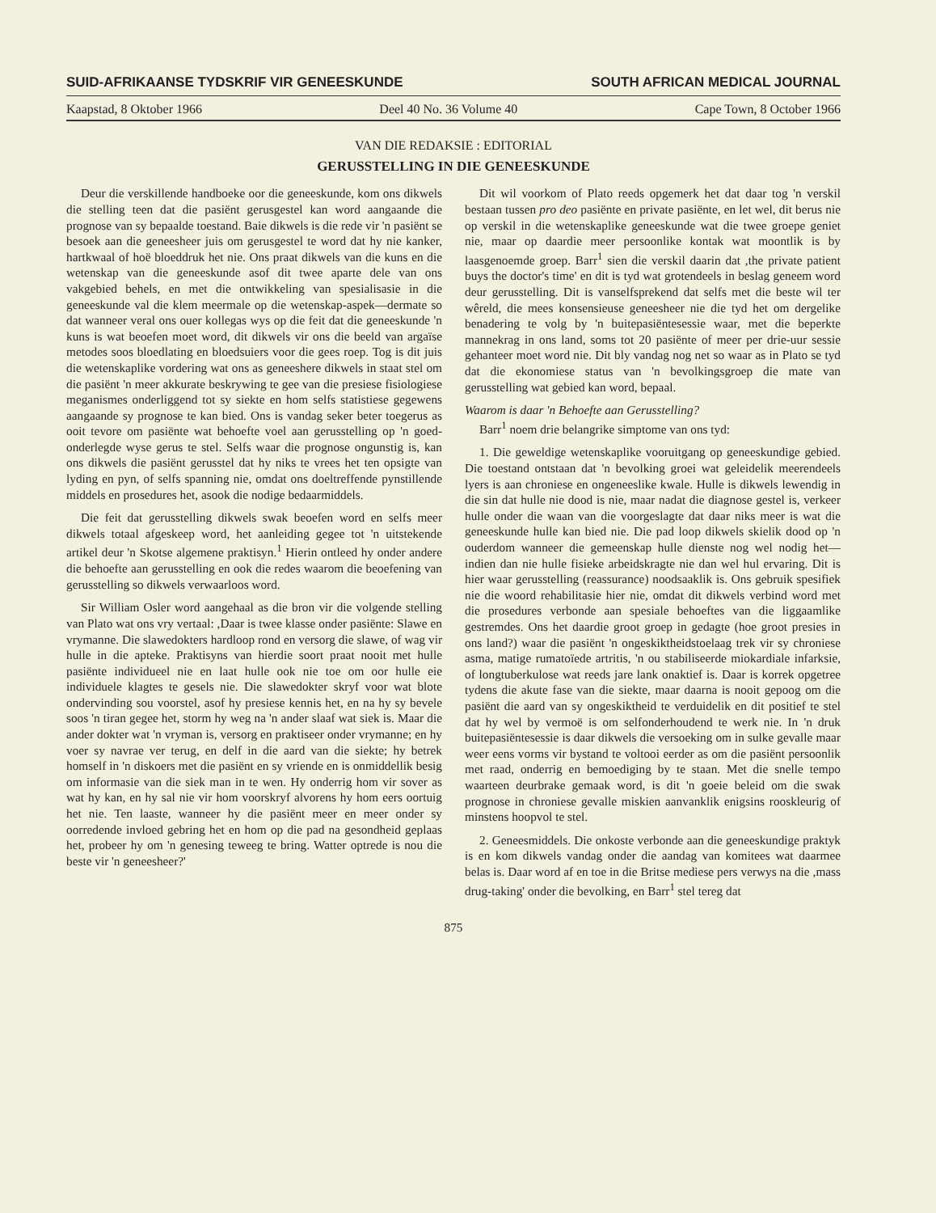SUID-AFRIKAANSE TYDSKRIF VIR GENEESKUNDE SOUTH AFRICAN MEDICAL JOURNAL
Kaapstad, 8 Oktober 1966 Deel 40 No. 36 Volume 40 Cape Town, 8 October 1966
VAN DIE REDAKSIE : EDITORIAL
GERUSSTELLING IN DIE GENEESKUNDE
Deur die verskillende handboeke oor die geneeskunde, kom ons dikwels die stelling teen dat die pasiënt gerusgestel kan word aangaande die prognose van sy bepaalde toestand. Baie dikwels is die rede vir 'n pasiënt se besoek aan die geneesheer juis om gerusgestel te word dat hy nie kanker, hartkwaal of hoë bloeddruk het nie. Ons praat dikwels van die kuns en die wetenskap van die geneeskunde asof dit twee aparte dele van ons vakgebied behels, en met die ontwikkeling van spesialisasie in die geneeskunde val die klem meermale op die wetenskap-aspek—dermate so dat wanneer veral ons ouer kollegas wys op die feit dat die geneeskunde 'n kuns is wat beoefen moet word, dit dikwels vir ons die beeld van argaïse metodes soos bloedlating en bloedsuiers voor die gees roep. Tog is dit juis die wetenskaplike vordering wat ons as geneeshere dikwels in staat stel om die pasiënt 'n meer akkurate beskrywing te gee van die presiese fisiologiese meganismes onderliggend tot sy siekte en hom selfs statistiese gegewens aangaande sy prognose te kan bied. Ons is vandag seker beter toegerus as ooit tevore om pasiënte wat behoefte voel aan gerusstelling op 'n goed-onderlegde wyse gerus te stel. Selfs waar die prognose ongunstig is, kan ons dikwels die pasiënt gerusstel dat hy niks te vrees het ten opsigte van lyding en pyn, of selfs spanning nie, omdat ons doeltreffende pynstillende middels en prosedures het, asook die nodige bedaarmiddels.
Die feit dat gerusstelling dikwels swak beoefen word en selfs meer dikwels totaal afgeskeep word, het aanleiding gegee tot 'n uitstekende artikel deur 'n Skotse algemene praktisyn.<sup>1</sup> Hierin ontleed hy onder andere die behoefte aan gerusstelling en ook die redes waarom die beoefening van gerusstelling so dikwels verwaarloos word.
Sir William Osler word aangehaal as die bron vir die volgende stelling van Plato wat ons vry vertaal: ,Daar is twee klasse onder pasiënte: Slawe en vrymanne. Die slawedokters hardloop rond en versorg die slawe, of wag vir hulle in die apteke. Praktisyns van hierdie soort praat nooit met hulle pasiënte individueel nie en laat hulle ook nie toe om oor hulle eie individuele klagtes te gesels nie. Die slawedokter skryf voor wat blote ondervinding sou voorstel, asof hy presiese kennis het, en na hy sy bevele soos 'n tiran gegee het, storm hy weg na 'n ander slaaf wat siek is. Maar die ander dokter wat 'n vryman is, versorg en praktiseer onder vrymanne; en hy voer sy navrae ver terug, en delf in die aard van die siekte; hy betrek homself in 'n diskoers met die pasiënt en sy vriende en is onmiddellik besig om informasie van die siek man in te wen. Hy onderrig hom vir sover as wat hy kan, en hy sal nie vir hom voorskryf alvorens hy hom eers oortuig het nie. Ten laaste, wanneer hy die pasiënt meer en meer onder sy oorredende invloed gebring het en hom op die pad na gesondheid geplaas het, probeer hy om 'n genesing teweeg te bring. Watter optrede is nou die beste vir 'n geneesheer?'
Dit wil voorkom of Plato reeds opgemerk het dat daar tog 'n verskil bestaan tussen pro deo pasiënte en private pasiënte, en let wel, dit berus nie op verskil in die wetenskaplike geneeskunde wat die twee groepe geniet nie, maar op daardie meer persoonlike kontak wat moontlik is by laasgenoemde groep. Barr<sup>1</sup> sien die verskil daarin dat ,the private patient buys the doctor's time' en dit is tyd wat grotendeels in beslag geneem word deur gerusstelling. Dit is vanselfsprekend dat selfs met die beste wil ter wêreld, die mees konsensieuse geneesheer nie die tyd het om dergelike benadering te volg by 'n buitepasiëntesessie waar, met die beperkte mannekrag in ons land, soms tot 20 pasiënte of meer per drie-uur sessie gehanteer moet word nie. Dit bly vandag nog net so waar as in Plato se tyd dat die ekonomiese status van 'n bevolkingsgroep die mate van gerusstelling wat gebied kan word, bepaal.
Waarom is daar 'n Behoefte aan Gerusstelling?
Barr<sup>1</sup> noem drie belangrike simptome van ons tyd:
1. Die geweldige wetenskaplike vooruitgang op geneeskundige gebied. Die toestand ontstaan dat 'n bevolking groei wat geleidelik meerendeels lyers is aan chroniese en ongeneeslike kwale. Hulle is dikwels lewendig in die sin dat hulle nie dood is nie, maar nadat die diagnose gestel is, verkeer hulle onder die waan van die voorgeslagte dat daar niks meer is wat die geneeskunde hulle kan bied nie. Die pad loop dikwels skielik dood op 'n ouderdom wanneer die gemeenskap hulle dienste nog wel nodig het—indien dan nie hulle fisieke arbeidskragte nie dan wel hul ervaring. Dit is hier waar gerusstelling (reassurance) noodsaaklik is. Ons gebruik spesifiek nie die woord rehabilitasie hier nie, omdat dit dikwels verbind word met die prosedures verbonde aan spesiale behoeftes van die liggaamlike gestremdes. Ons het daardie groot groep in gedagte (hoe groot presies in ons land?) waar die pasiënt 'n ongeskiktheidstoelaag trek vir sy chroniese asma, matige rumatoïede artritis, 'n ou stabiliseerde miokardiale infarksie, of longtuberkulose wat reeds jare lank onaktief is. Daar is korrek opgetree tydens die akute fase van die siekte, maar daarna is nooit gepoog om die pasiënt die aard van sy ongeskiktheid te verduidelik en dit positief te stel dat hy wel by vermoë is om selfonderhoudend te werk nie. In 'n druk buitepasiëntesessie is daar dikwels die versoeking om in sulke gevalle maar weer eens vorms vir bystand te voltooi eerder as om die pasiënt persoonlik met raad, onderrig en bemoediging by te staan. Met die snelle tempo waarteen deurbrake gemaak word, is dit 'n goeie beleid om die swak prognose in chroniese gevalle miskien aanvanklik enigsins rooskleurig of minstens hoopvol te stel.
2. Geneesmiddels. Die onkoste verbonde aan die geneeskundige praktyk is en kom dikwels vandag onder die aandag van komitees wat daarmee belas is. Daar word af en toe in die Britse mediese pers verwys na die ,mass drug-taking' onder die bevolking, en Barr<sup>1</sup> stel tereg dat
875